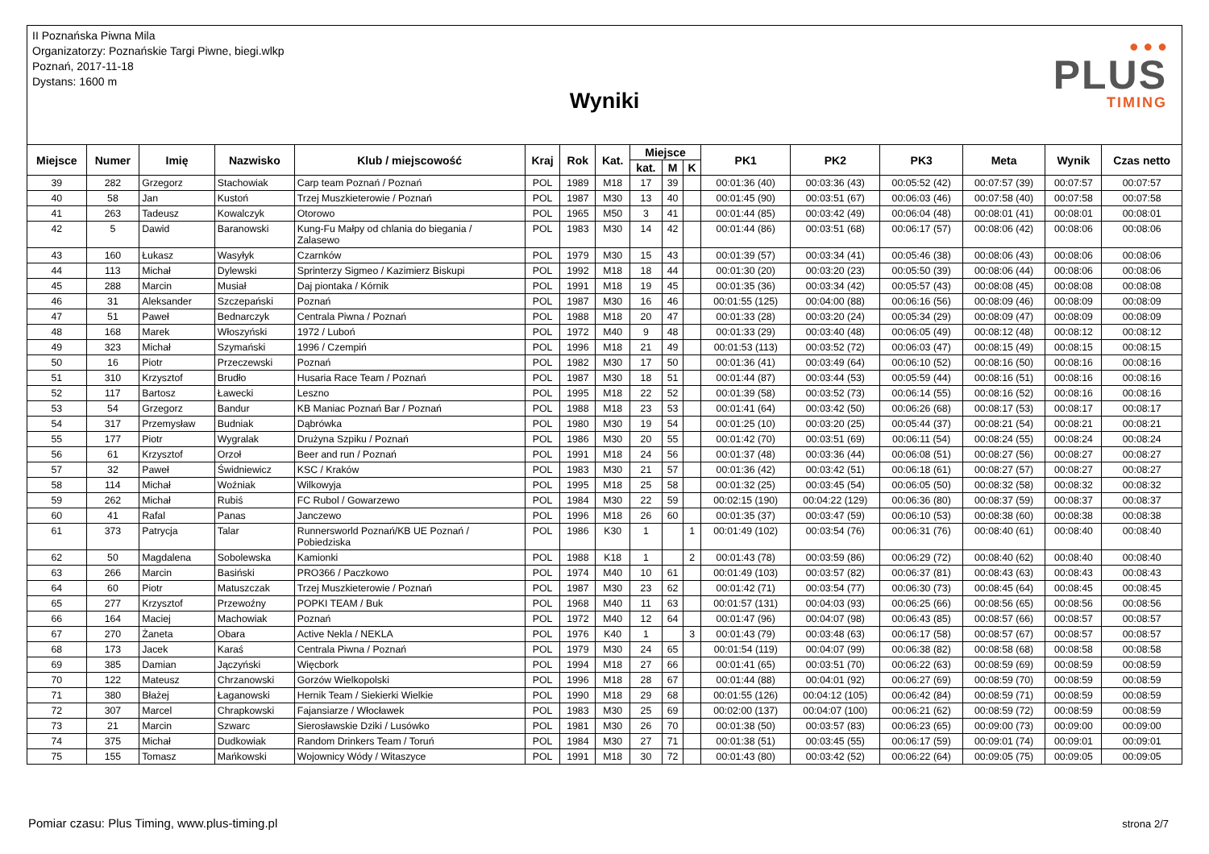II Poznańska Piwna Mila
Organizatorzy: Poznańskie Targi Piwne, biegi.wlkp
Poznań, 2017-11-18
Dystans: 1600 m
Wyniki
● ● ●
PLUS
TIMING
| Miejsce | Numer | Imię | Nazwisko | Klub / miejscowość | Kraj | Rok | Kat. | Miejsce | | | PK1 | PK2 | PK3 | Meta | Wynik | Czas netto |
| --- | --- | --- | --- | --- | --- | --- | --- | --- | --- | --- | --- | --- | --- | --- | --- | --- |
| | | | | | | | | kat. | M | K | | | | | | |
| 39 | 282 | Grzegorz | Stachowiak | Carp team Poznań / Poznań | POL | 1989 | M18 | 17 | 39 | | 00:01:36 (40) | 00:03:36 (43) | 00:05:52 (42) | 00:07:57 (39) | 00:07:57 | 00:07:57 |
| 40 | 58 | Jan | Kustoń | Trzej Muszkieterowie / Poznań | POL | 1987 | M30 | 13 | 40 | | 00:01:45 (90) | 00:03:51 (67) | 00:06:03 (46) | 00:07:58 (40) | 00:07:58 | 00:07:58 |
| 41 | 263 | Tadeusz | Kowalczyk | Otorowo | POL | 1965 | M50 | 3 | 41 | | 00:01:44 (85) | 00:03:42 (49) | 00:06:04 (48) | 00:08:01 (41) | 00:08:01 | 00:08:01 |
| 42 | 5 | Dawid | Baranowski | Kung-Fu Małpy od chlania do biegania / Zalasewo | POL | 1983 | M30 | 14 | 42 | | 00:01:44 (86) | 00:03:51 (68) | 00:06:17 (57) | 00:08:06 (42) | 00:08:06 | 00:08:06 |
| 43 | 160 | Łukasz | Wasyłyk | Czarnków | POL | 1979 | M30 | 15 | 43 | | 00:01:39 (57) | 00:03:34 (41) | 00:05:46 (38) | 00:08:06 (43) | 00:08:06 | 00:08:06 |
| 44 | 113 | Michał | Dylewski | Sprinterzy Sigmeo / Kazimierz Biskupi | POL | 1992 | M18 | 18 | 44 | | 00:01:30 (20) | 00:03:20 (23) | 00:05:50 (39) | 00:08:06 (44) | 00:08:06 | 00:08:06 |
| 45 | 288 | Marcin | Musiał | Daj piontaka / Kórnik | POL | 1991 | M18 | 19 | 45 | | 00:01:35 (36) | 00:03:34 (42) | 00:05:57 (43) | 00:08:08 (45) | 00:08:08 | 00:08:08 |
| 46 | 31 | Aleksander | Szczepański | Poznań | POL | 1987 | M30 | 16 | 46 | | 00:01:55 (125) | 00:04:00 (88) | 00:06:16 (56) | 00:08:09 (46) | 00:08:09 | 00:08:09 |
| 47 | 51 | Paweł | Bednarczyk | Centrala Piwna / Poznań | POL | 1988 | M18 | 20 | 47 | | 00:01:33 (28) | 00:03:20 (24) | 00:05:34 (29) | 00:08:09 (47) | 00:08:09 | 00:08:09 |
| 48 | 168 | Marek | Włoszyński | 1972 / Luboń | POL | 1972 | M40 | 9 | 48 | | 00:01:33 (29) | 00:03:40 (48) | 00:06:05 (49) | 00:08:12 (48) | 00:08:12 | 00:08:12 |
| 49 | 323 | Michał | Szymański | 1996 / Czempiń | POL | 1996 | M18 | 21 | 49 | | 00:01:53 (113) | 00:03:52 (72) | 00:06:03 (47) | 00:08:15 (49) | 00:08:15 | 00:08:15 |
| 50 | 16 | Piotr | Przeczewski | Poznań | POL | 1982 | M30 | 17 | 50 | | 00:01:36 (41) | 00:03:49 (64) | 00:06:10 (52) | 00:08:16 (50) | 00:08:16 | 00:08:16 |
| 51 | 310 | Krzysztof | Brudło | Husaria Race Team / Poznań | POL | 1987 | M30 | 18 | 51 | | 00:01:44 (87) | 00:03:44 (53) | 00:05:59 (44) | 00:08:16 (51) | 00:08:16 | 00:08:16 |
| 52 | 117 | Bartosz | Ławecki | Leszno | POL | 1995 | M18 | 22 | 52 | | 00:01:39 (58) | 00:03:52 (73) | 00:06:14 (55) | 00:08:16 (52) | 00:08:16 | 00:08:16 |
| 53 | 54 | Grzegorz | Bandur | KB Maniac Poznań Bar / Poznań | POL | 1988 | M18 | 23 | 53 | | 00:01:41 (64) | 00:03:42 (50) | 00:06:26 (68) | 00:08:17 (53) | 00:08:17 | 00:08:17 |
| 54 | 317 | Przemysław | Budniak | Dąbrówka | POL | 1980 | M30 | 19 | 54 | | 00:01:25 (10) | 00:03:20 (25) | 00:05:44 (37) | 00:08:21 (54) | 00:08:21 | 00:08:21 |
| 55 | 177 | Piotr | Wygralak | Drużyna Szpiku / Poznań | POL | 1986 | M30 | 20 | 55 | | 00:01:42 (70) | 00:03:51 (69) | 00:06:11 (54) | 00:08:24 (55) | 00:08:24 | 00:08:24 |
| 56 | 61 | Krzysztof | Orzoł | Beer and run / Poznań | POL | 1991 | M18 | 24 | 56 | | 00:01:37 (48) | 00:03:36 (44) | 00:06:08 (51) | 00:08:27 (56) | 00:08:27 | 00:08:27 |
| 57 | 32 | Paweł | Świdniewicz | KSC / Kraków | POL | 1983 | M30 | 21 | 57 | | 00:01:36 (42) | 00:03:42 (51) | 00:06:18 (61) | 00:08:27 (57) | 00:08:27 | 00:08:27 |
| 58 | 114 | Michał | Woźniak | Wilkowyja | POL | 1995 | M18 | 25 | 58 | | 00:01:32 (25) | 00:03:45 (54) | 00:06:05 (50) | 00:08:32 (58) | 00:08:32 | 00:08:32 |
| 59 | 262 | Michał | Rubiś | FC Rubol / Gowarzewo | POL | 1984 | M30 | 22 | 59 | | 00:02:15 (190) | 00:04:22 (129) | 00:06:36 (80) | 00:08:37 (59) | 00:08:37 | 00:08:37 |
| 60 | 41 | Rafal | Panas | Janczewo | POL | 1996 | M18 | 26 | 60 | | 00:01:35 (37) | 00:03:47 (59) | 00:06:10 (53) | 00:08:38 (60) | 00:08:38 | 00:08:38 |
| 61 | 373 | Patrycja | Talar | Runnersworld Poznań/KB UE Poznań / Pobiedziska | POL | 1986 | K30 | 1 | | 1 | 00:01:49 (102) | 00:03:54 (76) | 00:06:31 (76) | 00:08:40 (61) | 00:08:40 | 00:08:40 |
| 62 | 50 | Magdalena | Sobolewska | Kamionki | POL | 1988 | K18 | 1 | | 2 | 00:01:43 (78) | 00:03:59 (86) | 00:06:29 (72) | 00:08:40 (62) | 00:08:40 | 00:08:40 |
| 63 | 266 | Marcin | Basiński | PRO366 / Paczkowo | POL | 1974 | M40 | 10 | 61 | | 00:01:49 (103) | 00:03:57 (82) | 00:06:37 (81) | 00:08:43 (63) | 00:08:43 | 00:08:43 |
| 64 | 60 | Piotr | Matuszczak | Trzej Muszkieterowie / Poznań | POL | 1987 | M30 | 23 | 62 | | 00:01:42 (71) | 00:03:54 (77) | 00:06:30 (73) | 00:08:45 (64) | 00:08:45 | 00:08:45 |
| 65 | 277 | Krzysztof | Przewoźny | POPKI TEAM / Buk | POL | 1968 | M40 | 11 | 63 | | 00:01:57 (131) | 00:04:03 (93) | 00:06:25 (66) | 00:08:56 (65) | 00:08:56 | 00:08:56 |
| 66 | 164 | Maciej | Machowiak | Poznań | POL | 1972 | M40 | 12 | 64 | | 00:01:47 (96) | 00:04:07 (98) | 00:06:43 (85) | 00:08:57 (66) | 00:08:57 | 00:08:57 |
| 67 | 270 | Żaneta | Obara | Active Nekla / NEKLA | POL | 1976 | K40 | 1 | | 3 | 00:01:43 (79) | 00:03:48 (63) | 00:06:17 (58) | 00:08:57 (67) | 00:08:57 | 00:08:57 |
| 68 | 173 | Jacek | Karaś | Centrala Piwna / Poznań | POL | 1979 | M30 | 24 | 65 | | 00:01:54 (119) | 00:04:07 (99) | 00:06:38 (82) | 00:08:58 (68) | 00:08:58 | 00:08:58 |
| 69 | 385 | Damian | Jączyński | Więcbork | POL | 1994 | M18 | 27 | 66 | | 00:01:41 (65) | 00:03:51 (70) | 00:06:22 (63) | 00:08:59 (69) | 00:08:59 | 00:08:59 |
| 70 | 122 | Mateusz | Chrzanowski | Gorzów Wielkopolski | POL | 1996 | M18 | 28 | 67 | | 00:01:44 (88) | 00:04:01 (92) | 00:06:27 (69) | 00:08:59 (70) | 00:08:59 | 00:08:59 |
| 71 | 380 | Błażej | Łaganowski | Hernik Team / Siekierki Wielkie | POL | 1990 | M18 | 29 | 68 | | 00:01:55 (126) | 00:04:12 (105) | 00:06:42 (84) | 00:08:59 (71) | 00:08:59 | 00:08:59 |
| 72 | 307 | Marcel | Chrapkowski | Fajansiarze / Włocławek | POL | 1983 | M30 | 25 | 69 | | 00:02:00 (137) | 00:04:07 (100) | 00:06:21 (62) | 00:08:59 (72) | 00:08:59 | 00:08:59 |
| 73 | 21 | Marcin | Szwarc | Sierosławskie Dziki / Lusówko | POL | 1981 | M30 | 26 | 70 | | 00:01:38 (50) | 00:03:57 (83) | 00:06:23 (65) | 00:09:00 (73) | 00:09:00 | 00:09:00 |
| 74 | 375 | Michał | Dudkowiak | Random Drinkers Team / Toruń | POL | 1984 | M30 | 27 | 71 | | 00:01:38 (51) | 00:03:45 (55) | 00:06:17 (59) | 00:09:01 (74) | 00:09:01 | 00:09:01 |
| 75 | 155 | Tomasz | Mańkowski | Wojownicy Wódy / Witaszyce | POL | 1991 | M18 | 30 | 72 | | 00:01:43 (80) | 00:03:42 (52) | 00:06:22 (64) | 00:09:05 (75) | 00:09:05 | 00:09:05 |
Pomiar czasu: Plus Timing, www.plus-timing.pl
strona 2/7